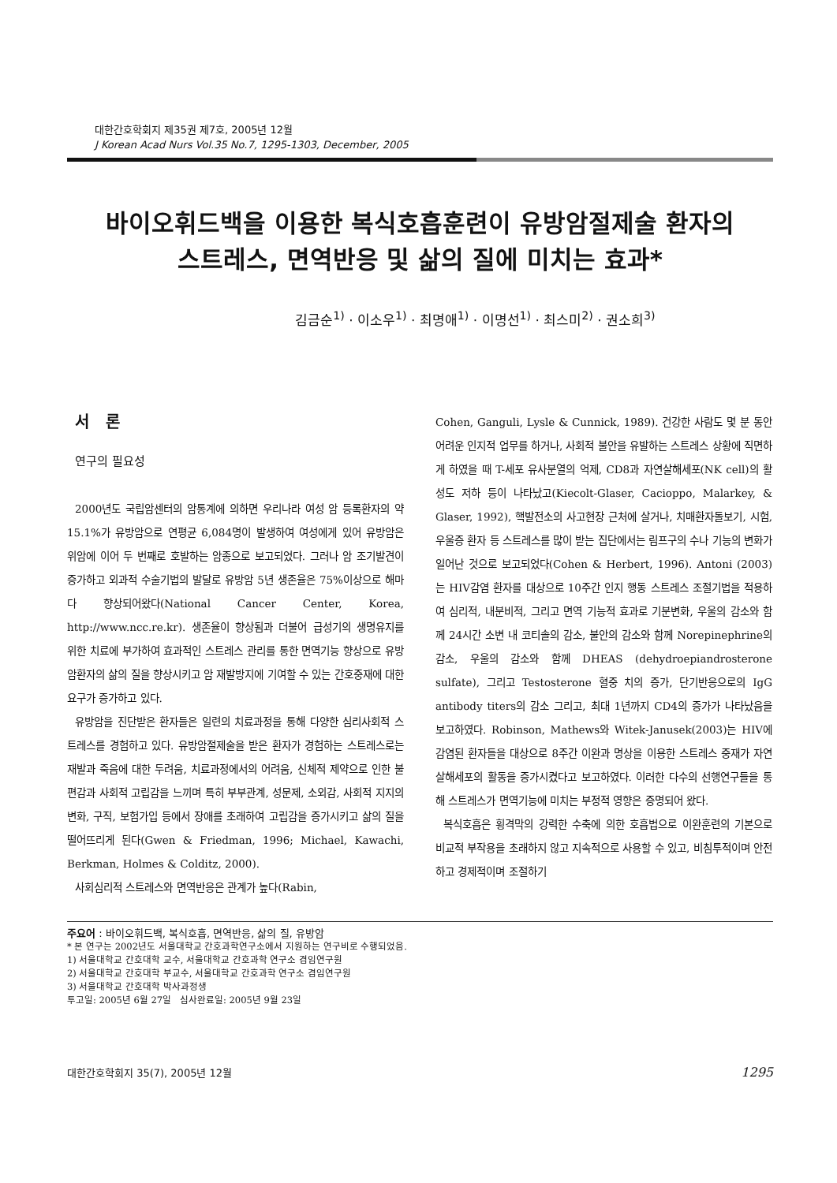대한간호학회지 제35권 제7호, 2005년 12월
J Korean Acad Nurs Vol.35 No.7, 1295-1303, December, 2005
바이오휘드백을 이용한 복식호흡훈련이 유방암절제술 환자의
스트레스, 면역반응 및 삶의 질에 미치는 효과*
김금순<sup>1)</sup> · 이소우<sup>1)</sup> · 최명애<sup>1)</sup> · 이명선<sup>1)</sup> · 최스미<sup>2)</sup> · 권소희<sup>3)</sup>
서 론
연구의 필요성
2000년도 국립암센터의 암통계에 의하면 우리나라 여성 암 등록환자의 약 15.1%가 유방암으로 연평균 6,084명이 발생하여 여성에게 있어 유방암은 위암에 이어 두 번째로 호발하는 암종으로 보고되었다. 그러나 암 조기발견이 증가하고 외과적 수술기법의 발달로 유방암 5년 생존율은 75%이상으로 해마다 향상되어왔다(National Cancer Center, Korea, http://www.ncc.re.kr). 생존율이 향상됨과 더불어 급성기의 생명유지를 위한 치료에 부가하여 효과적인 스트레스 관리를 통한 면역기능 향상으로 유방암환자의 삶의 질을 향상시키고 암 재발방지에 기여할 수 있는 간호중재에 대한 요구가 증가하고 있다.
유방암을 진단받은 환자들은 일련의 치료과정을 통해 다양한 심리사회적 스트레스를 경험하고 있다. 유방암절제술을 받은 환자가 경험하는 스트레스로는 재발과 죽음에 대한 두려움, 치료과정에서의 어려움, 신체적 제약으로 인한 불편감과 사회적 고립감을 느끼며 특히 부부관계, 성문제, 소외감, 사회적 지지의 변화, 구직, 보험가입 등에서 장애를 초래하여 고립감을 증가시키고 삶의 질을 떨어뜨리게 된다(Gwen & Friedman, 1996; Michael, Kawachi, Berkman, Holmes & Colditz, 2000).
사회심리적 스트레스와 면역반응은 관계가 높다(Rabin,
Cohen, Ganguli, Lysle & Cunnick, 1989). 건강한 사람도 몇 분 동안 어려운 인지적 업무를 하거나, 사회적 불안을 유발하는 스트레스 상황에 직면하게 하였을 때 T-세포 유사분열의 억제, CD8과 자연살해세포(NK cell)의 활성도 저하 등이 나타났고(Kiecolt-Glaser, Cacioppo, Malarkey, & Glaser, 1992), 핵발전소의 사고현장 근처에 살거나, 치매환자돌보기, 시험, 우울증 환자 등 스트레스를 많이 받는 집단에서는 림프구의 수나 기능의 변화가 일어난 것으로 보고되었다(Cohen & Herbert, 1996). Antoni (2003)는 HIV감염 환자를 대상으로 10주간 인지 행동 스트레스 조절기법을 적용하여 심리적, 내분비적, 그리고 면역 기능적 효과로 기분변화, 우울의 감소와 함께 24시간 소변 내 코티솔의 감소, 불안의 감소와 함께 Norepinephrine의 감소, 우울의 감소와 함께 DHEAS (dehydroepiandrosterone sulfate), 그리고 Testosterone 혈중 치의 증가, 단기반응으로의 IgG antibody titers의 감소 그리고, 최대 1년까지 CD4의 증가가 나타났음을 보고하였다. Robinson, Mathews와 Witek-Janusek(2003)는 HIV에 감염된 환자들을 대상으로 8주간 이완과 명상을 이용한 스트레스 중재가 자연살해세포의 활동을 증가시켰다고 보고하였다. 이러한 다수의 선행연구들을 통해 스트레스가 면역기능에 미치는 부정적 영향은 증명되어 왔다.
복식호흡은 횡격막의 강력한 수축에 의한 호흡법으로 이완훈련의 기본으로 비교적 부작용을 초래하지 않고 지속적으로 사용할 수 있고, 비침투적이며 안전하고 경제적이며 조절하기
주요어 : 바이오휘드백, 복식호흡, 면역반응, 삶의 질, 유방암
* 본 연구는 2002년도 서울대학교 간호과학연구소에서 지원하는 연구비로 수행되었음.
1) 서울대학교 간호대학 교수, 서울대학교 간호과학 연구소 겸임연구원
2) 서울대학교 간호대학 부교수, 서울대학교 간호과학 연구소 겸임연구원
3) 서울대학교 간호대학 박사과정생
투고일: 2005년 6월 27일 심사완료일: 2005년 9월 23일
대한간호학회지 35(7), 2005년 12월 1295